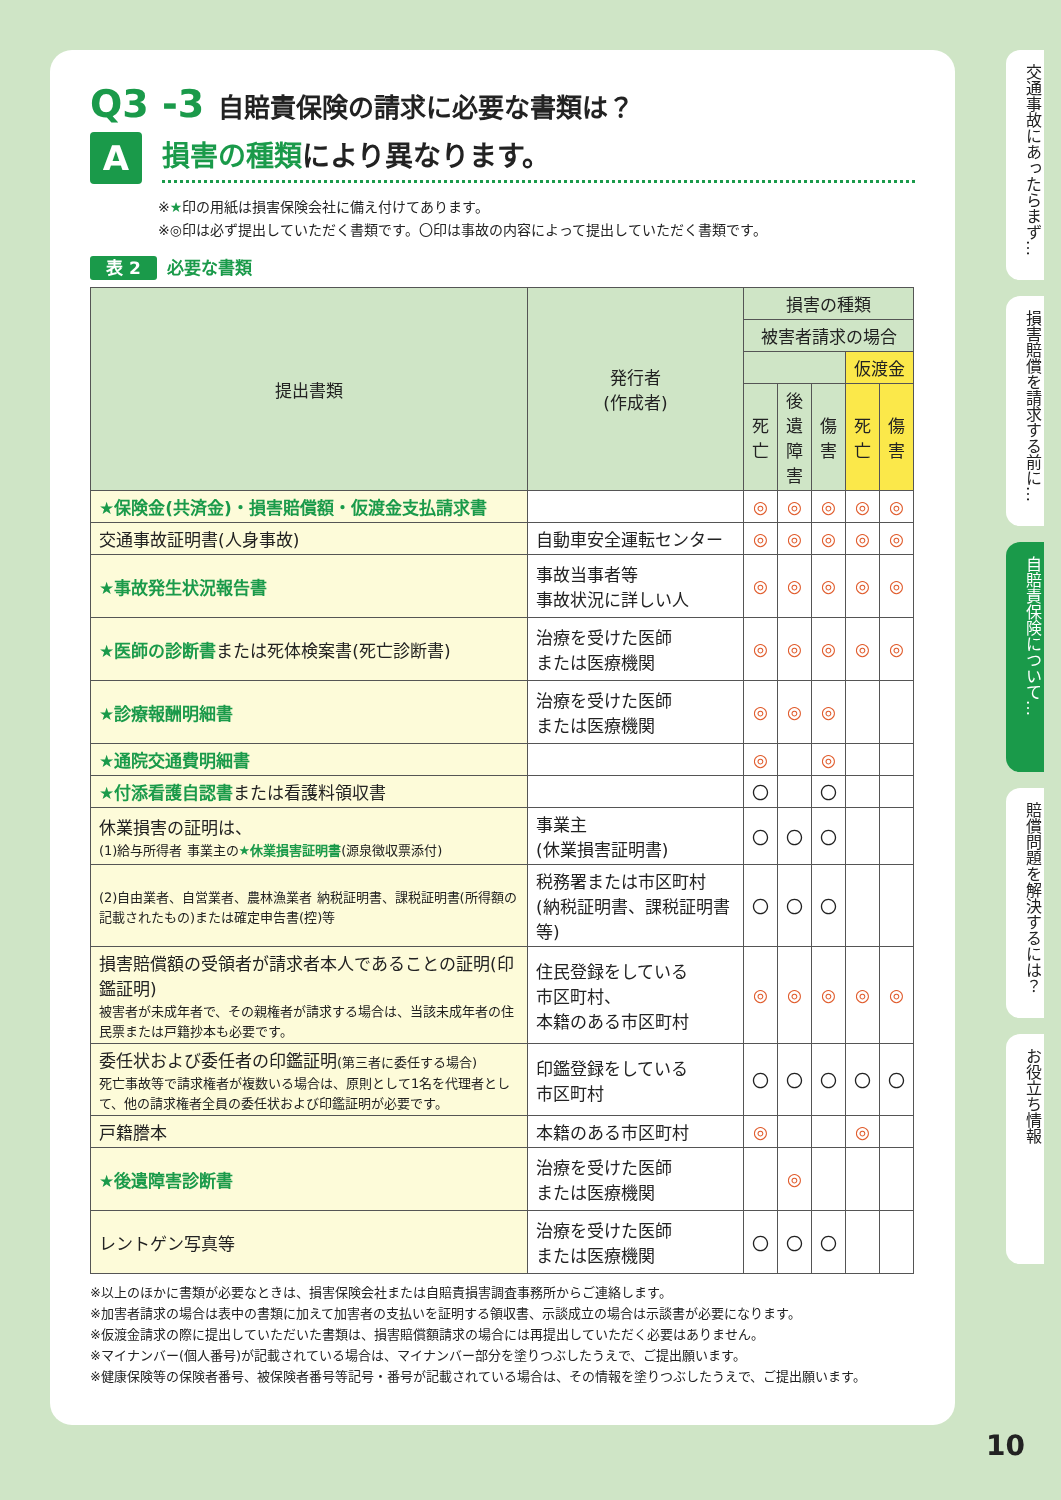Q3 -3 自賠責保険の請求に必要な書類は？
A
損害の種類により異なります。
※★印の用紙は損害保険会社に備え付けてあります。
※◎印は必ず提出していただく書類です。〇印は事故の内容によって提出していただく書類です。
表 2 必要な書類
| 提出書類 | 発行者 (作成者) | 損害の種類 | | | | |
| --- | --- | --- | --- | --- | --- | --- |
| | | 被害者請求の場合 | | | | |
| | | | | | 仮渡金 | |
| | | 死亡 | 後遺障害 | 傷害 | 死亡 | 傷害 |
| ★保険金(共済金)・損害賠償額・仮渡金支払請求書 | | ◎ | ◎ | ◎ | ◎ | ◎ |
| 交通事故証明書(人身事故) | 自動車安全運転センター | ◎ | ◎ | ◎ | ◎ | ◎ |
| ★事故発生状況報告書 | 事故当事者等 事故状況に詳しい人 | ◎ | ◎ | ◎ | ◎ | ◎ |
| ★医師の診断書 または死体検案書(死亡診断書) | 治療を受けた医師 または医療機関 | ◎ | ◎ | ◎ | ◎ | ◎ |
| ★診療報酬明細書 | 治療を受けた医師 または医療機関 | ◎ | ◎ | ◎ | | |
| ★通院交通費明細書 | | ◎ | | ◎ | | |
| ★付添看護自認書 または看護料領収書 | | 〇 | | 〇 | | |
| 休業損害の証明は、 (1)給与所得者 事業主の ★休業損害証明書 (源泉徴収票添付) | 事業主 (休業損害証明書) | 〇 | 〇 | 〇 | | |
| (2)自由業者、自営業者、農林漁業者 納税証明書、課税証明書(所得額の記載されたもの)または確定申告書(控)等 | 税務署または市区町村 (納税証明書、課税証明書等) | 〇 | 〇 | 〇 | | |
| 損害賠償額の受領者が請求者本人であることの証明(印鑑証明) 被害者が未成年者で、その親権者が請求する場合は、当該未成年者の住民票または戸籍抄本も必要です。 | 住民登録をしている 市区町村、 本籍のある市区町村 | ◎ | ◎ | ◎ | ◎ | ◎ |
| 委任状および委任者の印鑑証明 (第三者に委任する場合) 死亡事故等で請求権者が複数いる場合は、原則として1名を代理者として、他の請求権者全員の委任状および印鑑証明が必要です。 | 印鑑登録をしている 市区町村 | 〇 | 〇 | 〇 | 〇 | 〇 |
| 戸籍謄本 | 本籍のある市区町村 | ◎ | | | ◎ | |
| ★後遺障害診断書 | 治療を受けた医師 または医療機関 | | ◎ | | | |
| レントゲン写真等 | 治療を受けた医師 または医療機関 | 〇 | 〇 | 〇 | | |
※以上のほかに書類が必要なときは、損害保険会社または自賠責損害調査事務所からご連絡します。
※加害者請求の場合は表中の書類に加えて加害者の支払いを証明する領収書、示談成立の場合は示談書が必要になります。
※仮渡金請求の際に提出していただいた書類は、損害賠償額請求の場合には再提出していただく必要はありません。
※マイナンバー(個人番号)が記載されている場合は、マイナンバー部分を塗りつぶしたうえで、ご提出願います。
※健康保険等の保険者番号、被保険者番号等記号・番号が記載されている場合は、その情報を塗りつぶしたうえで、ご提出願います。
交通事故にあったらまず…
損害賠償を請求する前に…
自賠責保険について…
賠償問題を解決するには？
お役立ち情報
10